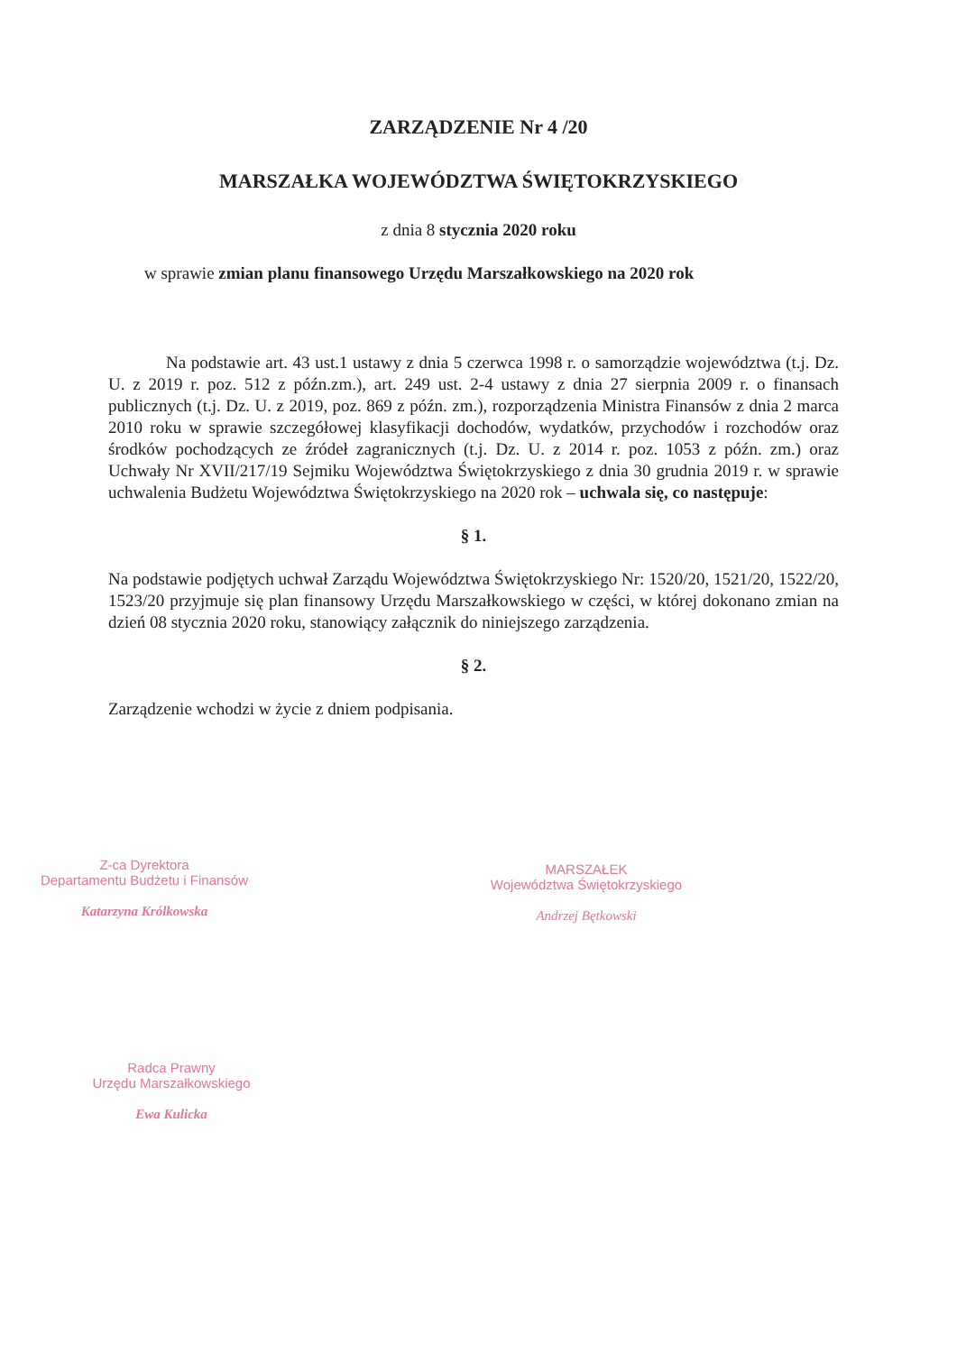ZARZĄDZENIE Nr 4 /20
MARSZAŁKA WOJEWÓDZTWA ŚWIĘTOKRZYSKIEGO
z dnia 8 stycznia 2020 roku
w sprawie zmian planu finansowego Urzędu Marszałkowskiego na 2020 rok
Na podstawie art. 43 ust.1 ustawy z dnia 5 czerwca 1998 r. o samorządzie województwa (t.j. Dz. U. z 2019 r. poz. 512 z późn.zm.), art. 249 ust. 2-4 ustawy z dnia 27 sierpnia 2009 r. o finansach publicznych (t.j. Dz. U. z 2019, poz. 869 z późn. zm.), rozporządzenia Ministra Finansów z dnia 2 marca 2010 roku w sprawie szczegółowej klasyfikacji dochodów, wydatków, przychodów i rozchodów oraz środków pochodzących ze źródeł zagranicznych (t.j. Dz. U. z 2014 r. poz. 1053 z późn. zm.) oraz Uchwały Nr XVII/217/19 Sejmiku Województwa Świętokrzyskiego z dnia 30 grudnia 2019 r. w sprawie uchwalenia Budżetu Województwa Świętokrzyskiego na 2020 rok – uchwala się, co następuje:
§ 1.
Na podstawie podjętych uchwał Zarządu Województwa Świętokrzyskiego Nr: 1520/20, 1521/20, 1522/20, 1523/20 przyjmuje się plan finansowy Urzędu Marszałkowskiego w części, w której dokonano zmian na dzień 08 stycznia 2020 roku, stanowiący załącznik do niniejszego zarządzenia.
§ 2.
Zarządzenie wchodzi w życie z dniem podpisania.
Z-ca Dyrektora
Departamentu Budżetu i Finansów
Katarzyna Królkowska
MARSZAŁEK
Województwa Świętokrzyskiego
Andrzej Bętkowski
Radca Prawny
Urzędu Marszałkowskiego
Ewa Kulicka